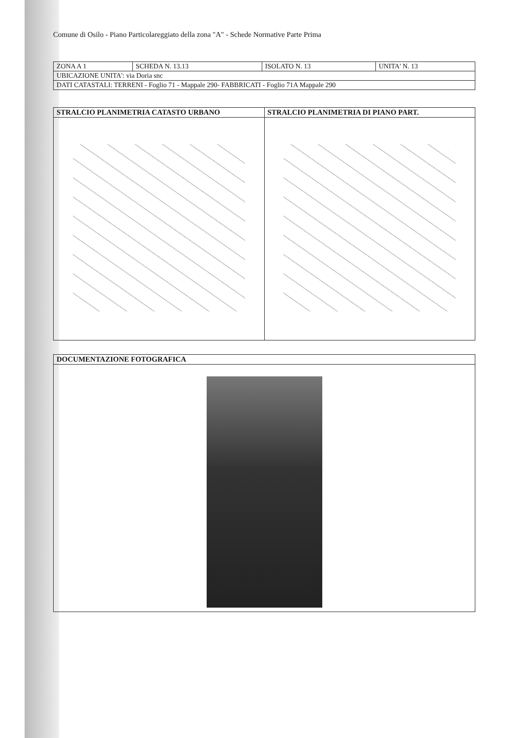Comune di Osilo - Piano Particolareggiato della zona "A" - Schede Normative Parte Prima
| ZONA A 1 | SCHEDA N. 13.13 | ISOLATO N. 13 | UNITA' N. 13 |
| UBICAZIONE UNITA': via Doria snc | | | |
| DATI CATASTALI: TERRENI - Foglio 71 - Mappale 290- FABBRICATI - Foglio 71A Mappale 290 | | | |
| STRALCIO PLANIMETRIA CATASTO URBANO | STRALCIO PLANIMETRIA DI PIANO PART. |
| --- | --- |
| DOCUMENTAZIONE FOTOGRAFICA |
| --- |